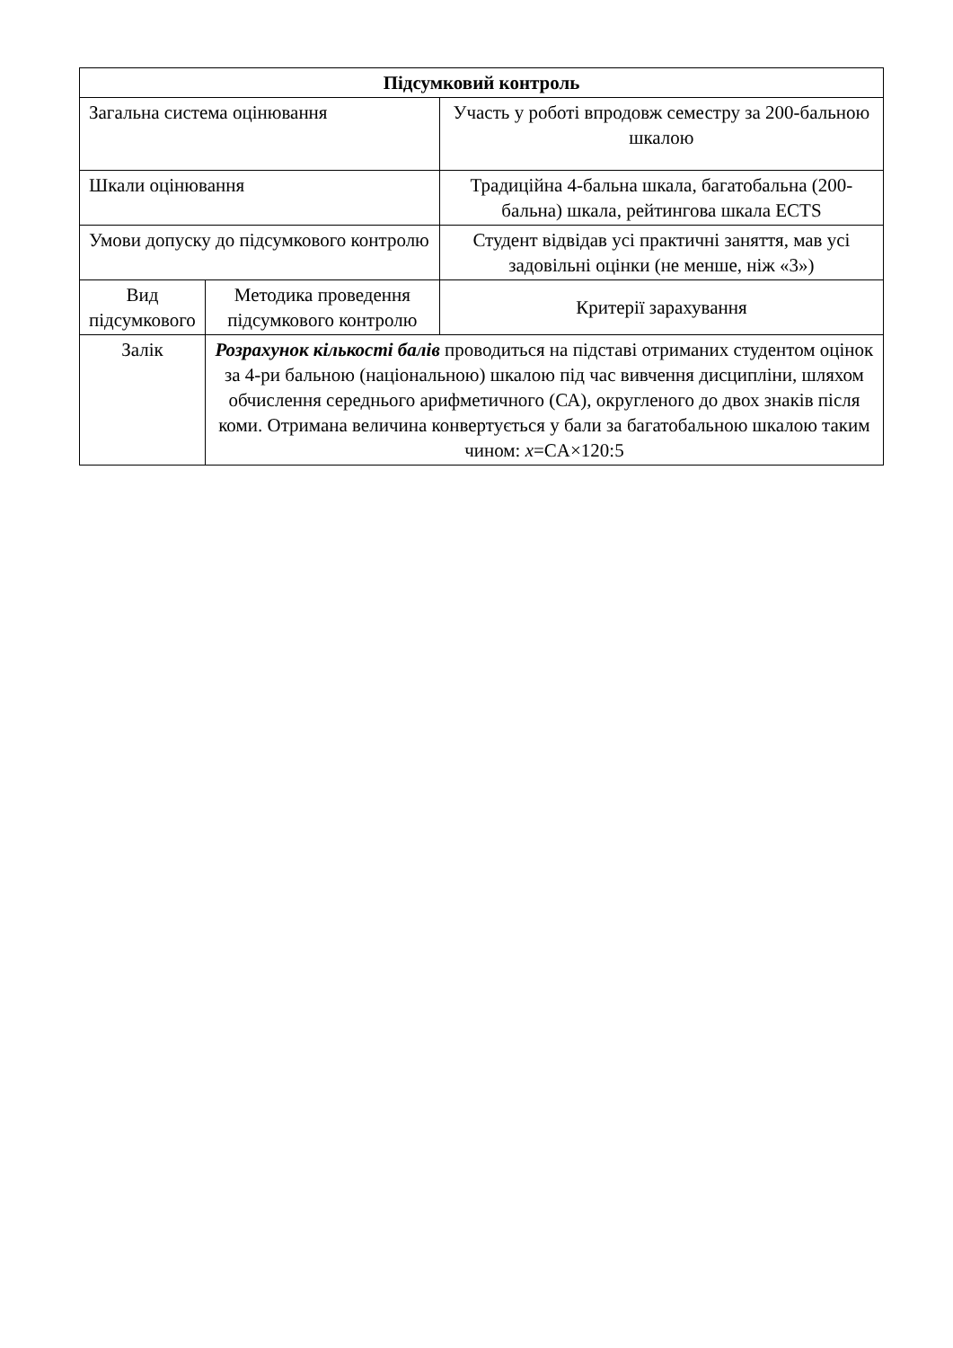| Підсумковий контроль | | |
| Загальна система оцінювання | | Участь у роботі впродовж семестру за 200-бальною шкалою |
| Шкали оцінювання | | Традиційна 4-бальна шкала, багатобальна (200-бальна) шкала, рейтингова шкала ECTS |
| Умови допуску до підсумкового контролю | | Студент відвідав усі практичні заняття, мав усі задовільні оцінки (не менше, ніж «3») |
| Вид підсумкового | Методика проведення підсумкового контролю | Критерії зарахування |
| Залік | Розрахунок кількості балів проводиться на підставі отриманих студентом оцінок за 4-ри бальною (національною) шкалою під час вивчення дисципліни, шляхом обчислення середнього арифметичного (СА), округленого до двох знаків після коми. Отримана величина конвертується у бали за багатобальною шкалою таким чином: x =CA×120:5 | |